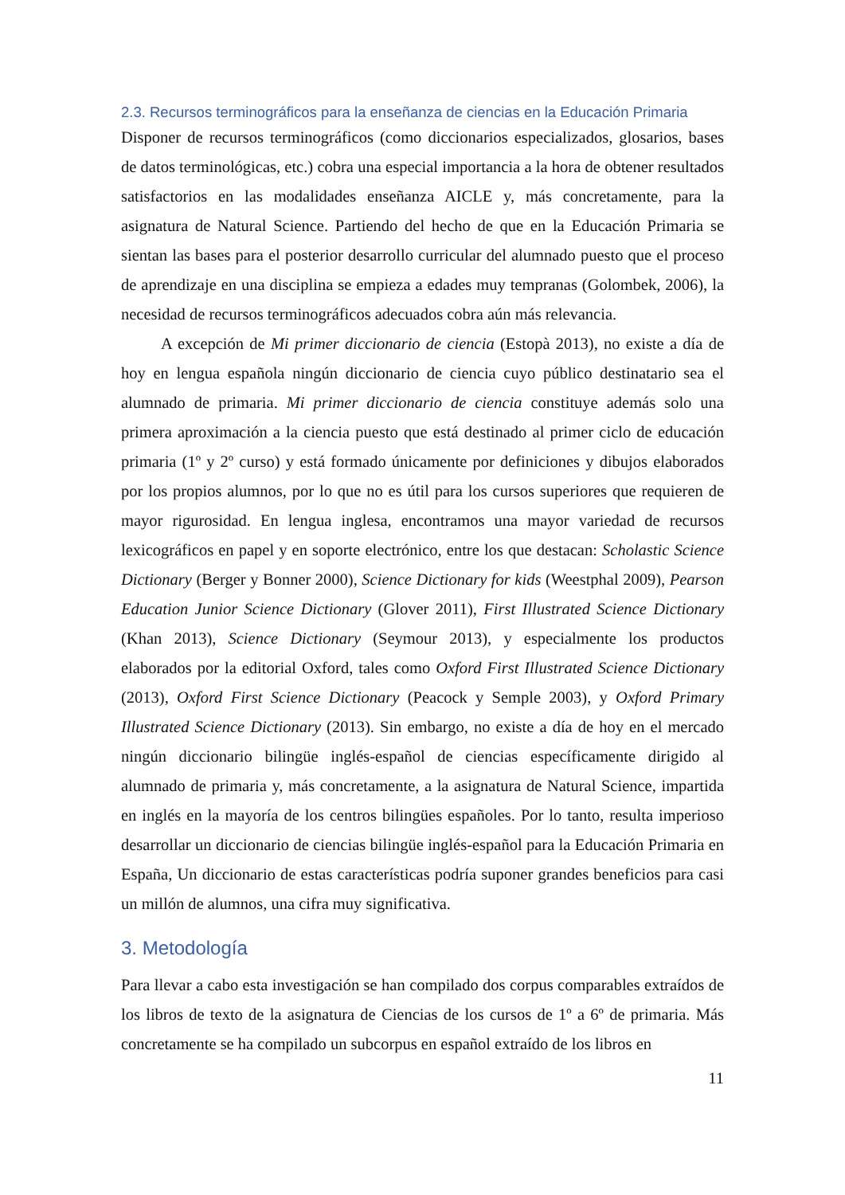2.3. Recursos terminográficos para la enseñanza de ciencias en la Educación Primaria
Disponer de recursos terminográficos (como diccionarios especializados, glosarios, bases de datos terminológicas, etc.) cobra una especial importancia a la hora de obtener resultados satisfactorios en las modalidades enseñanza AICLE y, más concretamente, para la asignatura de Natural Science. Partiendo del hecho de que en la Educación Primaria se sientan las bases para el posterior desarrollo curricular del alumnado puesto que el proceso de aprendizaje en una disciplina se empieza a edades muy tempranas (Golombek, 2006), la necesidad de recursos terminográficos adecuados cobra aún más relevancia.
A excepción de Mi primer diccionario de ciencia (Estopà 2013), no existe a día de hoy en lengua española ningún diccionario de ciencia cuyo público destinatario sea el alumnado de primaria. Mi primer diccionario de ciencia constituye además solo una primera aproximación a la ciencia puesto que está destinado al primer ciclo de educación primaria (1º y 2º curso) y está formado únicamente por definiciones y dibujos elaborados por los propios alumnos, por lo que no es útil para los cursos superiores que requieren de mayor rigurosidad. En lengua inglesa, encontramos una mayor variedad de recursos lexicográficos en papel y en soporte electrónico, entre los que destacan: Scholastic Science Dictionary (Berger y Bonner 2000), Science Dictionary for kids (Weestphal 2009), Pearson Education Junior Science Dictionary (Glover 2011), First Illustrated Science Dictionary (Khan 2013), Science Dictionary (Seymour 2013), y especialmente los productos elaborados por la editorial Oxford, tales como Oxford First Illustrated Science Dictionary (2013), Oxford First Science Dictionary (Peacock y Semple 2003), y Oxford Primary Illustrated Science Dictionary (2013). Sin embargo, no existe a día de hoy en el mercado ningún diccionario bilingüe inglés-español de ciencias específicamente dirigido al alumnado de primaria y, más concretamente, a la asignatura de Natural Science, impartida en inglés en la mayoría de los centros bilingües españoles. Por lo tanto, resulta imperioso desarrollar un diccionario de ciencias bilingüe inglés-español para la Educación Primaria en España, Un diccionario de estas características podría suponer grandes beneficios para casi un millón de alumnos, una cifra muy significativa.
3. Metodología
Para llevar a cabo esta investigación se han compilado dos corpus comparables extraídos de los libros de texto de la asignatura de Ciencias de los cursos de 1º a 6º de primaria. Más concretamente se ha compilado un subcorpus en español extraído de los libros en
11